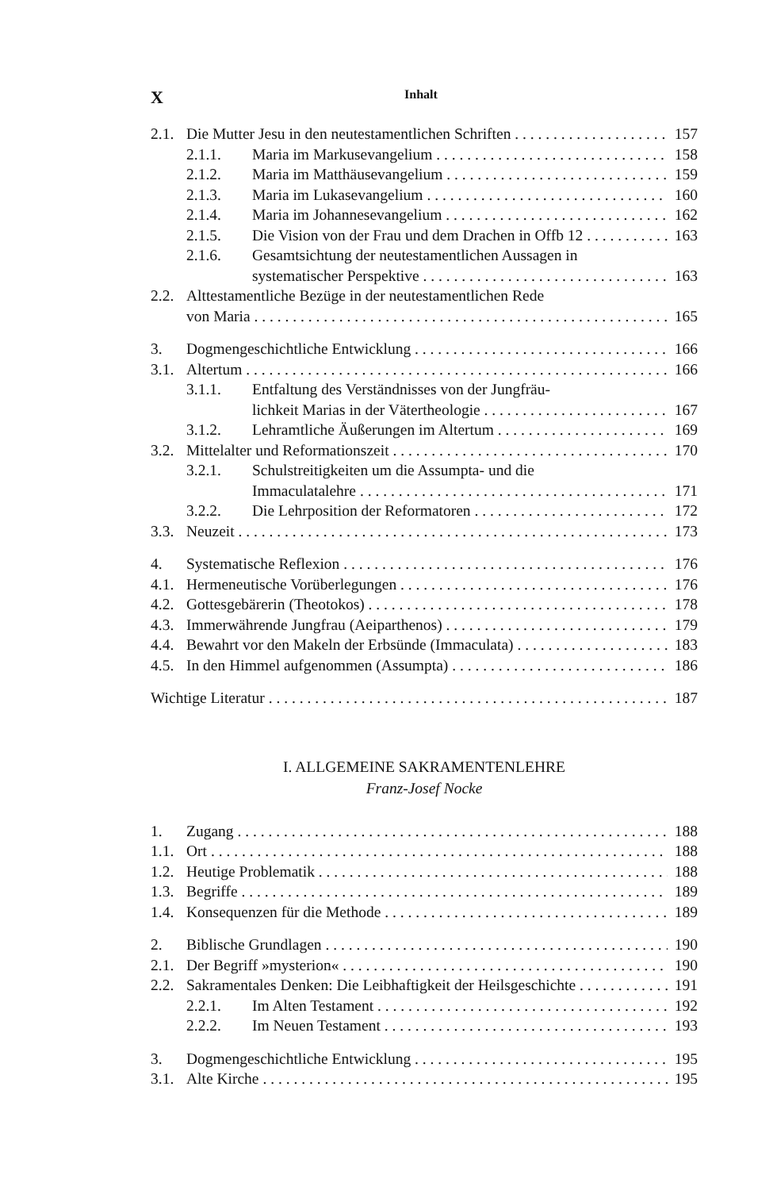X Inhalt
2.1. Die Mutter Jesu in den neutestamentlichen Schriften 157
2.1.1. Maria im Markusevangelium 158
2.1.2. Maria im Matthäusevangelium 159
2.1.3. Maria im Lukasevangelium 160
2.1.4. Maria im Johannesevangelium 162
2.1.5. Die Vision von der Frau und dem Drachen in Offb 12 163
2.1.6. Gesamtsichtung der neutestamentlichen Aussagen in
systematischer Perspektive 163
2.2. Alttestamentliche Bezüge in der neutestamentlichen Rede
von Maria 165
3. Dogmengeschichtliche Entwicklung 166
3.1. Altertum 166
3.1.1. Entfaltung des Verständnisses von der Jungfräu-
lichkeit Marias in der Vätertheologie 167
3.1.2. Lehramtliche Äußerungen im Altertum 169
3.2. Mittelalter und Reformationszeit 170
3.2.1. Schulstreitigkeiten um die Assumpta- und die
Immaculatalehre 171
3.2.2. Die Lehrposition der Reformatoren 172
3.3. Neuzeit 173
4. Systematische Reflexion 176
4.1. Hermeneutische Vorüberlegungen 176
4.2. Gottesgebärerin (Theotokos) 178
4.3. Immerwährende Jungfrau (Aeiparthenos) 179
4.4. Bewahrt vor den Makeln der Erbsünde (Immaculata) 183
4.5. In den Himmel aufgenommen (Assumpta) 186
Wichtige Literatur 187
I. ALLGEMEINE SAKRAMENTENLEHRE
Franz-Josef Nocke
1. Zugang 188
1.1. Ort 188
1.2. Heutige Problematik 188
1.3. Begriffe 189
1.4. Konsequenzen für die Methode 189
2. Biblische Grundlagen 190
2.1. Der Begriff »mysterion« 190
2.2. Sakramentales Denken: Die Leibhaftigkeit der Heilsgeschichte 191
2.2.1. Im Alten Testament 192
2.2.2. Im Neuen Testament 193
3. Dogmengeschichtliche Entwicklung 195
3.1. Alte Kirche 195